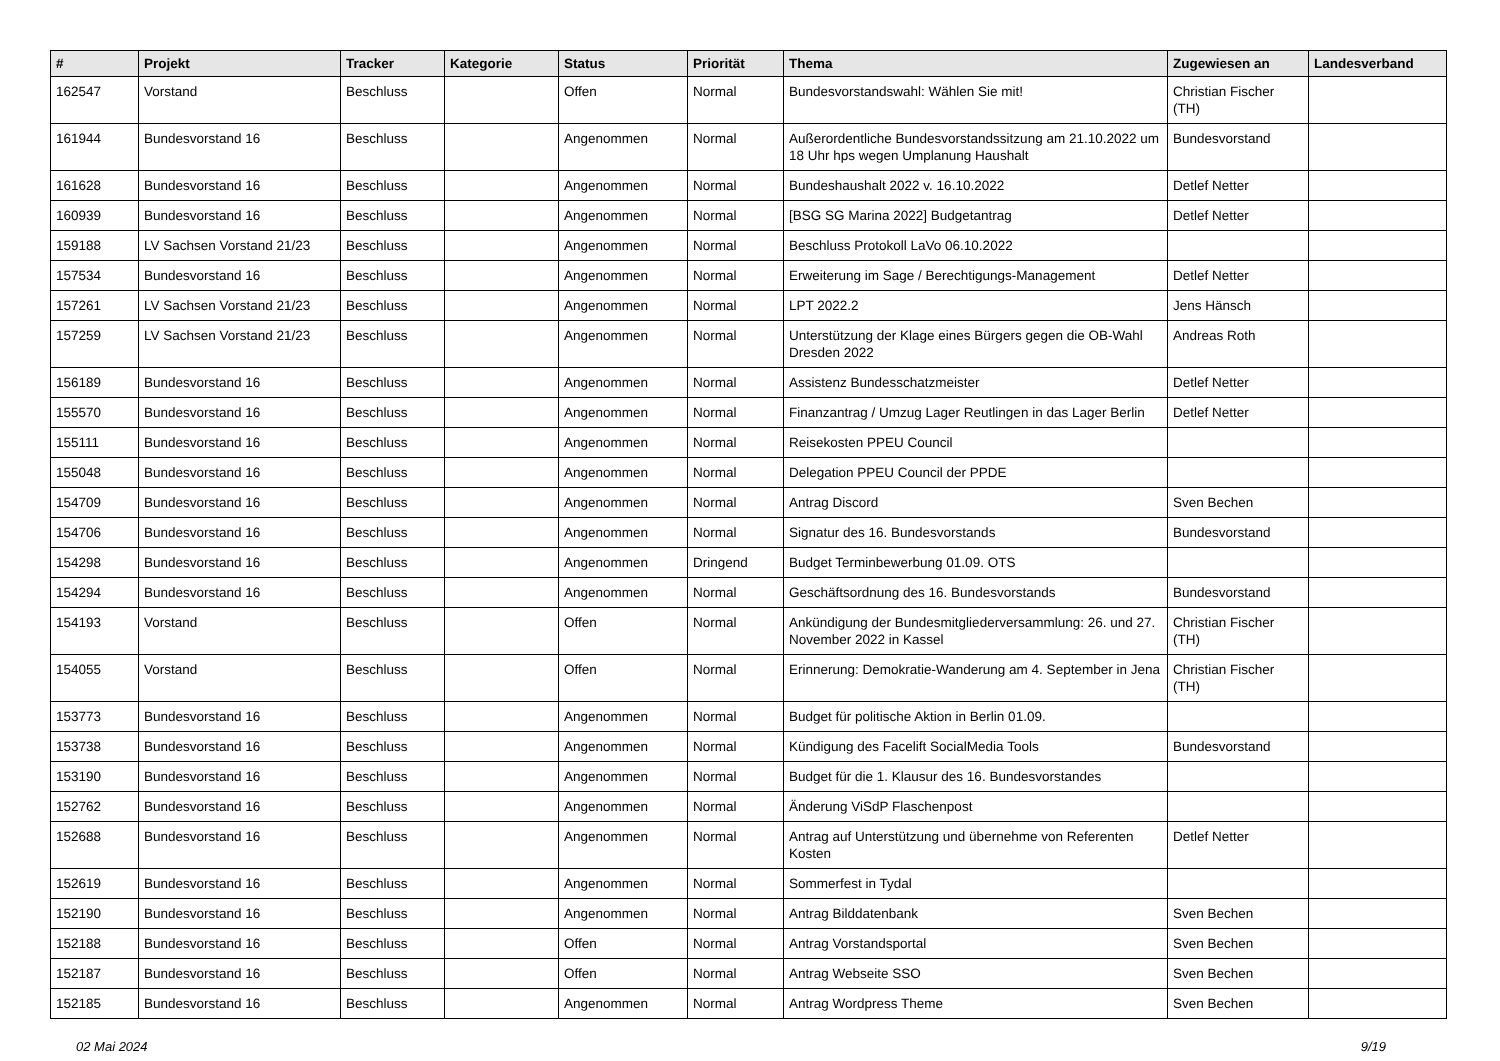| # | Projekt | Tracker | Kategorie | Status | Priorität | Thema | Zugewiesen an | Landesverband |
| --- | --- | --- | --- | --- | --- | --- | --- | --- |
| 162547 | Vorstand | Beschluss | | Offen | Normal | Bundesvorstandswahl: Wählen Sie mit! | Christian Fischer (TH) | |
| 161944 | Bundesvorstand 16 | Beschluss | | Angenommen | Normal | Außerordentliche Bundesvorstandssitzung am 21.10.2022 um 18 Uhr hps wegen Umplanung Haushalt | Bundesvorstand | |
| 161628 | Bundesvorstand 16 | Beschluss | | Angenommen | Normal | Bundeshaushalt 2022 v. 16.10.2022 | Detlef Netter | |
| 160939 | Bundesvorstand 16 | Beschluss | | Angenommen | Normal | [BSG SG Marina 2022] Budgetantrag | Detlef Netter | |
| 159188 | LV Sachsen Vorstand 21/23 | Beschluss | | Angenommen | Normal | Beschluss Protokoll LaVo 06.10.2022 | | |
| 157534 | Bundesvorstand 16 | Beschluss | | Angenommen | Normal | Erweiterung im Sage / Berechtigungs-Management | Detlef Netter | |
| 157261 | LV Sachsen Vorstand 21/23 | Beschluss | | Angenommen | Normal | LPT 2022.2 | Jens Hänsch | |
| 157259 | LV Sachsen Vorstand 21/23 | Beschluss | | Angenommen | Normal | Unterstützung der Klage eines Bürgers gegen die OB-Wahl Dresden 2022 | Andreas Roth | |
| 156189 | Bundesvorstand 16 | Beschluss | | Angenommen | Normal | Assistenz Bundesschatzmeister | Detlef Netter | |
| 155570 | Bundesvorstand 16 | Beschluss | | Angenommen | Normal | Finanzantrag / Umzug Lager Reutlingen in das Lager Berlin | Detlef Netter | |
| 155111 | Bundesvorstand 16 | Beschluss | | Angenommen | Normal | Reisekosten PPEU Council | | |
| 155048 | Bundesvorstand 16 | Beschluss | | Angenommen | Normal | Delegation PPEU Council der PPDE | | |
| 154709 | Bundesvorstand 16 | Beschluss | | Angenommen | Normal | Antrag Discord | Sven Bechen | |
| 154706 | Bundesvorstand 16 | Beschluss | | Angenommen | Normal | Signatur des 16. Bundesvorstands | Bundesvorstand | |
| 154298 | Bundesvorstand 16 | Beschluss | | Angenommen | Dringend | Budget Terminbewerbung 01.09. OTS | | |
| 154294 | Bundesvorstand 16 | Beschluss | | Angenommen | Normal | Geschäftsordnung des 16. Bundesvorstands | Bundesvorstand | |
| 154193 | Vorstand | Beschluss | | Offen | Normal | Ankündigung der Bundesmitgliederversammlung: 26. und 27. November 2022 in Kassel | Christian Fischer (TH) | |
| 154055 | Vorstand | Beschluss | | Offen | Normal | Erinnerung: Demokratie-Wanderung am 4. September in Jena | Christian Fischer (TH) | |
| 153773 | Bundesvorstand 16 | Beschluss | | Angenommen | Normal | Budget für politische Aktion in Berlin 01.09. | | |
| 153738 | Bundesvorstand 16 | Beschluss | | Angenommen | Normal | Kündigung des Facelift SocialMedia Tools | Bundesvorstand | |
| 153190 | Bundesvorstand 16 | Beschluss | | Angenommen | Normal | Budget für die 1. Klausur des 16. Bundesvorstandes | | |
| 152762 | Bundesvorstand 16 | Beschluss | | Angenommen | Normal | Änderung ViSdP Flaschenpost | | |
| 152688 | Bundesvorstand 16 | Beschluss | | Angenommen | Normal | Antrag auf Unterstützung und übernehme von Referenten Kosten | Detlef Netter | |
| 152619 | Bundesvorstand 16 | Beschluss | | Angenommen | Normal | Sommerfest in Tydal | | |
| 152190 | Bundesvorstand 16 | Beschluss | | Angenommen | Normal | Antrag Bilddatenbank | Sven Bechen | |
| 152188 | Bundesvorstand 16 | Beschluss | | Offen | Normal | Antrag Vorstandsportal | Sven Bechen | |
| 152187 | Bundesvorstand 16 | Beschluss | | Offen | Normal | Antrag Webseite SSO | Sven Bechen | |
| 152185 | Bundesvorstand 16 | Beschluss | | Angenommen | Normal | Antrag Wordpress Theme | Sven Bechen | |
02 Mai 2024 9/19